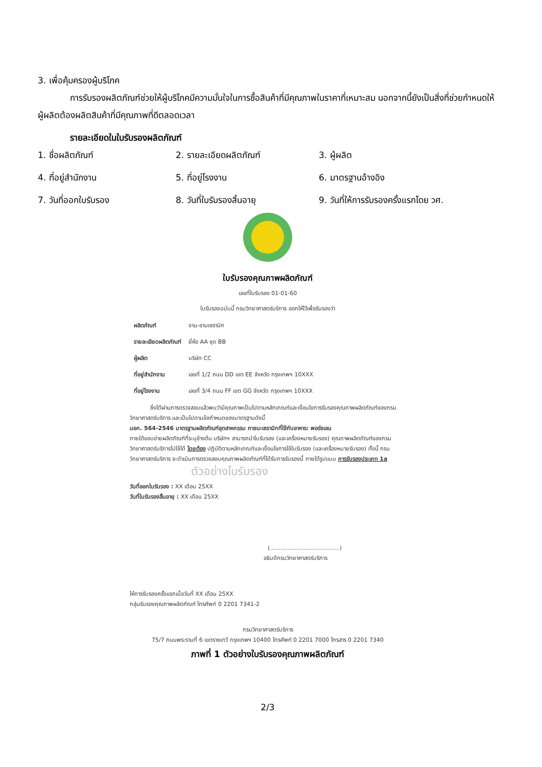3. เพื่อคุ้มครองผู้บริโภค
การรับรองผลิตภัณฑ์ช่วยให้ผู้บริโภคมีความมั่นใจในการซื้อสินค้าที่มีคุณภาพในราคาที่เหมาะสม นอกจากนี้ยังเป็นสิ่งที่ช่วยกำหนดให้ผู้ผลิตต้องผลิตสินค้าที่มีคุณภาพที่ดีตลอดเวลา
รายละเอียดในใบรับรองผลิตภัณฑ์
1. ชื่อผลิตภัณฑ์
2. รายละเอียดผลิตภัณฑ์
3. ผู้ผลิต
4. ที่อยู่สำนักงาน
5. ที่อยู่โรงงาน
6. มาตรฐานอ้างอิง
7. วันที่ออกใบรับรอง
8. วันที่ใบรับรองสิ้นอายุ
9. วันที่ให้การรับรองครั้งแรกโดย วศ.
ใบรับรองคุณภาพผลิตภัณฑ์
เลขที่ใบรับรอง 01-01-60
ใบรับรองฉบับนี้ กรมวิทยาศาสตร์บริการ ออกให้ไว้เพื่อรับรองว่า
| ผลิตภัณฑ์ | จาน-ชามเซรามิก |
| รายละเอียดผลิตภัณฑ์ | ยี่ห้อ AA ชุด BB |
| ผู้ผลิต | บริษัท CC |
| ที่อยู่สำนักงาน | เลขที่ 1/2 ถนน DD เขต EE จังหวัด กรุงเทพฯ 10XXX |
| ที่อยู่โรงงาน | เลขที่ 3/4 ถนน FF เขต GG จังหวัด กรุงเทพฯ 10XXX |
ซึ่งได้ผ่านการตรวจสอบแล้วพบว่ามีคุณภาพเป็นไปตามหลักเกณฑ์และเงื่อนไขการรับรองคุณภาพผลิตภัณฑ์ของกรมวิทยาศาสตร์บริการ และเป็นไปตามข้อกำหนดของมาตรฐานดังนี้
มอก. 564-2546 มาตรฐานผลิตภัณฑ์อุตสาหกรรม ภาชนะเซรามิกที่ใช้กับอาหาร: พอร์ซเลน
ภายใต้ขอบข่ายผลิตภัณฑ์ที่ระบุข้างต้น บริษัทฯ สามารถนำใบรับรอง (และเครื่องหมายรับรอง) คุณภาพผลิตภัณฑ์ของกรมวิทยาศาสตร์บริการไปใช้ได้ โดยต้อง ปฏิบัติตามหลักเกณฑ์และเงื่อนไขการใช้ใบรับรอง (และเครื่องหมายรับรอง) ทั้งนี้ กรมวิทยาศาสตร์บริการ จะดำเนินการตรวจสอบคุณภาพผลิตภัณฑ์ที่ได้รับการรับรองนี้ ภายใต้รูปแบบ การรับรองประเภท 1a
ตัวอย่างใบรับรอง
วันที่ออกใบรับรอง : XX เดือน 25XX
วันที่ใบรับรองสิ้นอายุ : XX เดือน 25XX
(.......................................)
อธิบดีกรมวิทยาศาสตร์บริการ
ให้การรับรองครั้งแรกเมื่อวันที่ XX เดือน 25XX
กลุ่มรับรองคุณภาพผลิตภัณฑ์ โทรศัพท์ 0 2201 7341-2
กรมวิทยาศาสตร์บริการ
75/7 ถนนพระรามที่ 6 เขตราชเทวี กรุงเทพฯ 10400 โทรศัพท์ 0 2201 7000 โทรสาร 0 2201 7340
ภาพที่ 1 ตัวอย่างใบรับรองคุณภาพผลิตภัณฑ์
2/3